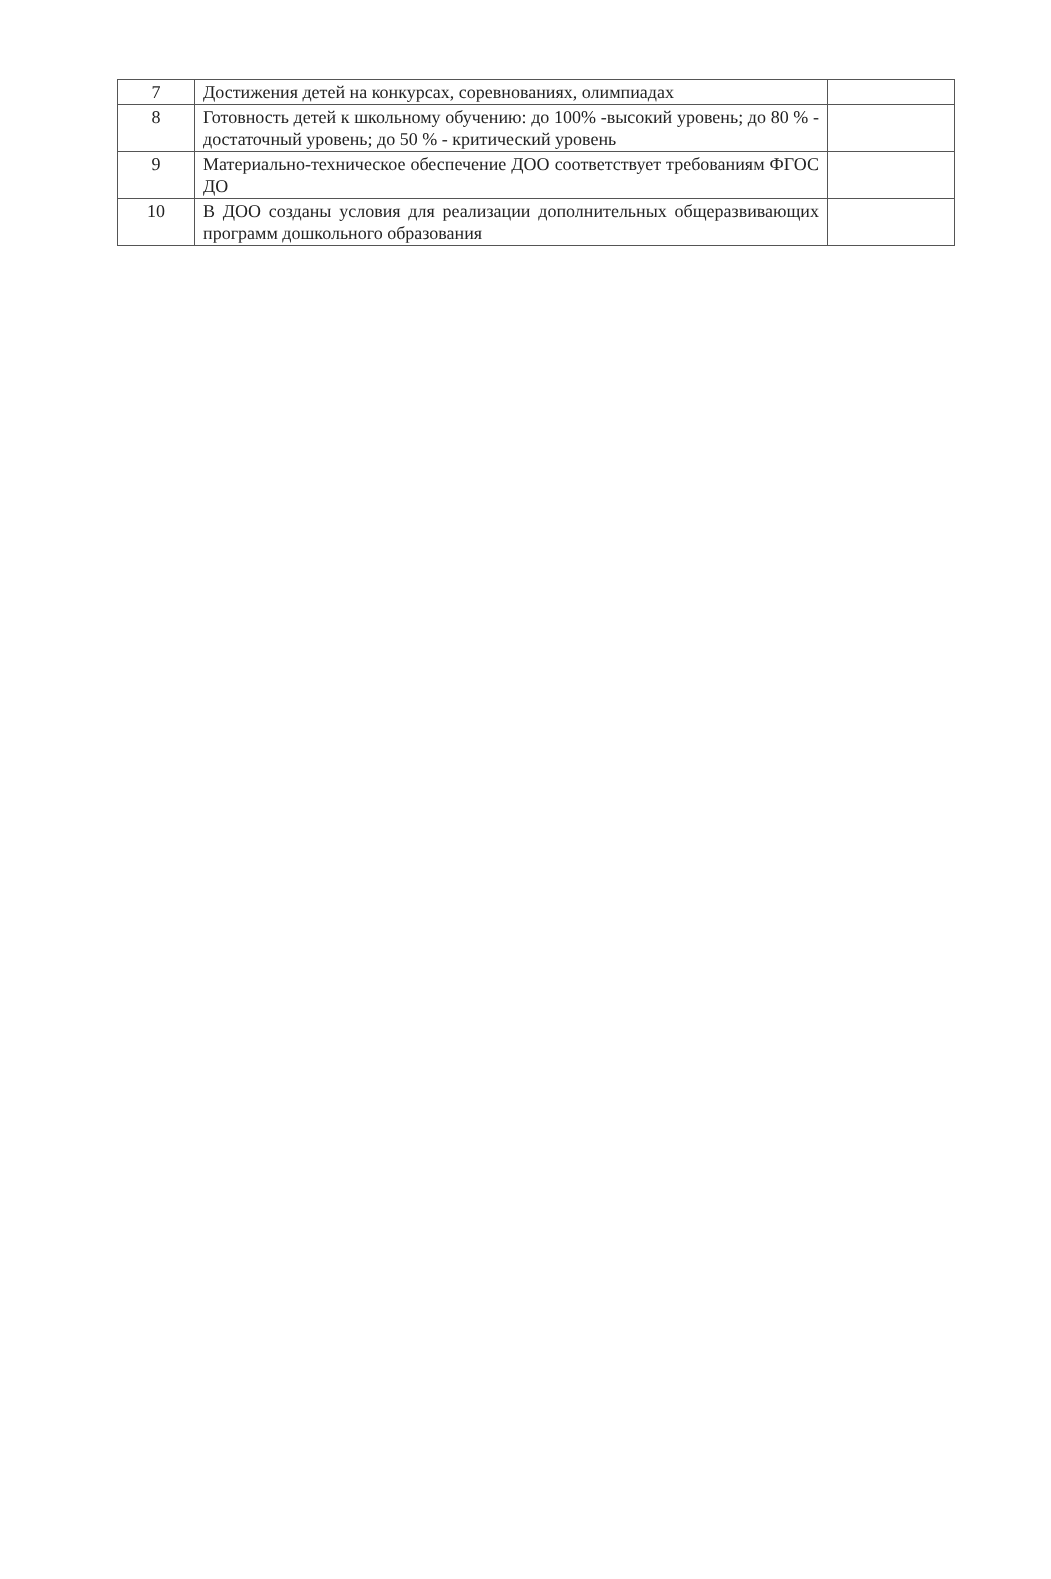| 7 | Достижения детей на конкурсах, соревнованиях, олимпиадах | |
| 8 | Готовность детей к школьному обучению: до 100% -высокий уровень; до 80 % - достаточный уровень; до 50 % - критический уровень | |
| 9 | Материально-техническое обеспечение ДОО соответствует требованиям ФГОС ДО | |
| 10 | В ДОО созданы условия для реализации дополнительных общеразвивающих программ дошкольного образования | |